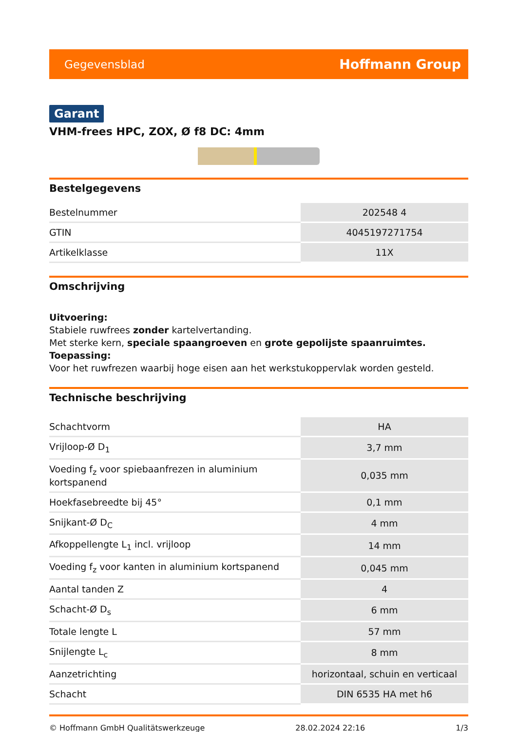Gegevensblad Hoffmann Group
Garant
VHM-frees HPC, ZOX, Ø f8 DC: 4mm
Bestelgegevens
| Bestelnummer | 202548 4 |
| GTIN | 4045197271754 |
| Artikelklasse | 11X |
Omschrijving
Uitvoering:
Stabiele ruwfrees zonder kartelvertanding.
Met sterke kern, speciale spaangroeven en grote gepolijste spaanruimtes.
Toepassing:
Voor het ruwfrezen waarbij hoge eisen aan het werkstukoppervlak worden gesteld.
Technische beschrijving
| Schachtvorm | HA |
| Vrijloop-Ø D<sub>1</sub> | 3,7 mm |
| Voeding f<sub>z</sub> voor spiebaanfrezen in aluminium kortspanend | 0,035 mm |
| Hoekfasebreedte bij 45° | 0,1 mm |
| Snijkant-Ø D<sub>C</sub> | 4 mm |
| Afkoppellengte L<sub>1</sub> incl. vrijloop | 14 mm |
| Voeding f<sub>z</sub> voor kanten in aluminium kortspanend | 0,045 mm |
| Aantal tanden Z | 4 |
| Schacht-Ø D<sub>s</sub> | 6 mm |
| Totale lengte L | 57 mm |
| Snijlengte L<sub>c</sub> | 8 mm |
| Aanzetrichting | horizontaal, schuin en verticaal |
| Schacht | DIN 6535 HA met h6 |
© Hoffmann GmbH Qualitätswerkzeuge 28.02.2024 22:16 1/3